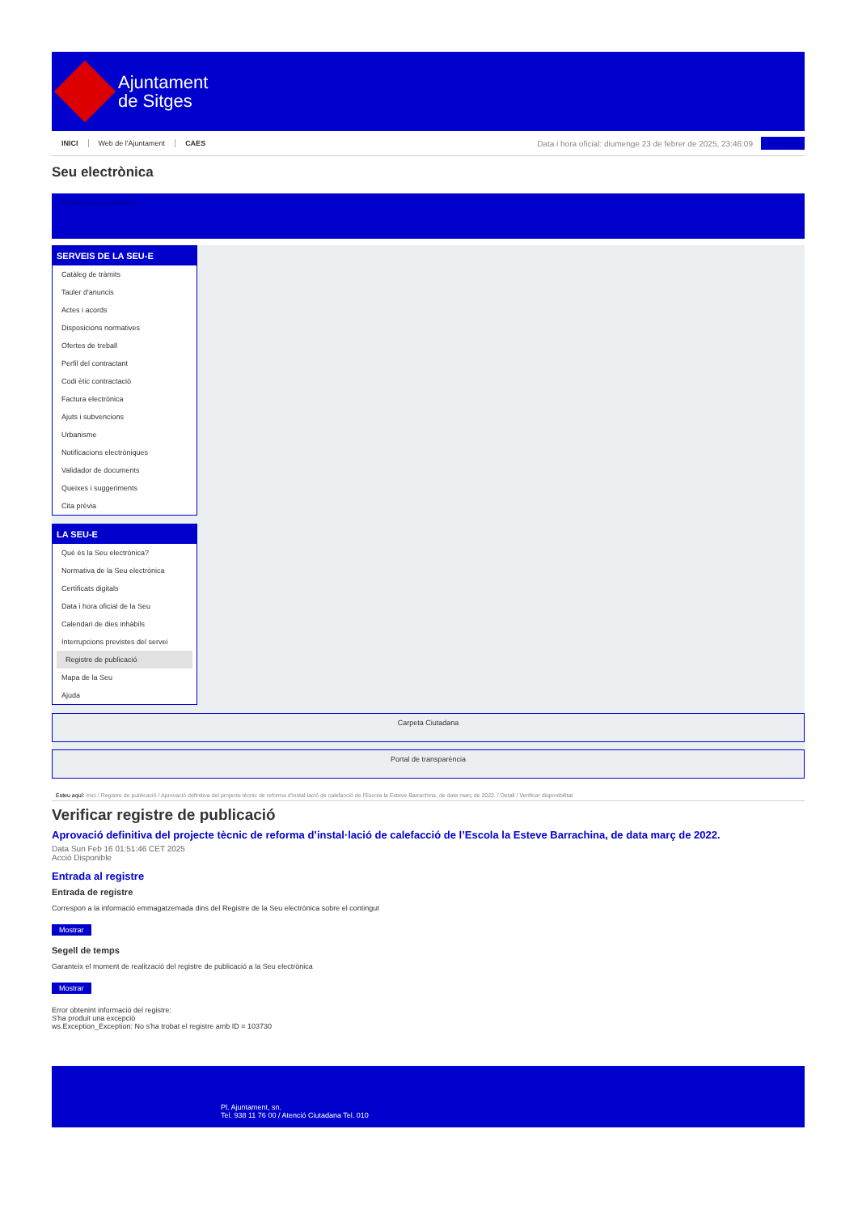Ajuntament
de Sitges
INICI Web de l'Ajuntament CAES
Data i hora oficial: diumenge 23 de febrer de 2025, 23:46:09
Directoris
Seu electrònica
Obtenir còpia autèntica
SERVEIS DE LA SEU-E
Catàleg de tràmits
Tauler d'anuncis
Actes i acords
Disposicions normatives
Ofertes de treball
Perfil del contractant
Codi ètic contractació
Factura electrònica
Ajuts i subvencions
Urbanisme
Notificacions electròniques
Validador de documents
Queixes i suggeriments
Cita prèvia
LA SEU-E
Què és la Seu electrònica?
Normativa de la Seu electrònica
Certificats digitals
Data i hora oficial de la Seu
Calendari de dies inhàbils
Interrupcions previstes del servei
Registre de publicació
Mapa de la Seu
Ajuda
Carpeta Ciutadana
Portal de transparència
Esteu aquí: Inici / Registre de publicació / Aprovació definitiva del projecte tècnic de reforma d'instal·lació de calefacció de l'Escola la Esteve Barrachina, de data març de 2022. / Detall / Verificar disponibilitat
Verificar registre de publicació
Aprovació definitiva del projecte tècnic de reforma d’instal·lació de calefacció de l’Escola la Esteve Barrachina, de data març de 2022.
Data Sun Feb 16 01:51:46 CET 2025
Acció Disponible
Entrada al registre
Entrada de registre
Correspon a la informació emmagatzemada dins del Registre de la Seu electrònica sobre el contingut
Mostrar
Segell de temps
Garanteix el moment de realització del registre de publicació a la Seu electrònica
Mostrar
Error obtenint informació del registre:
S'ha produit una excepció
ws.Exception_Exception: No s'ha trobat el registre amb ID = 103730
Pl. Ajuntament, sn.
Tel. 938 11 76 00 / Atenció Ciutadana Tel. 010